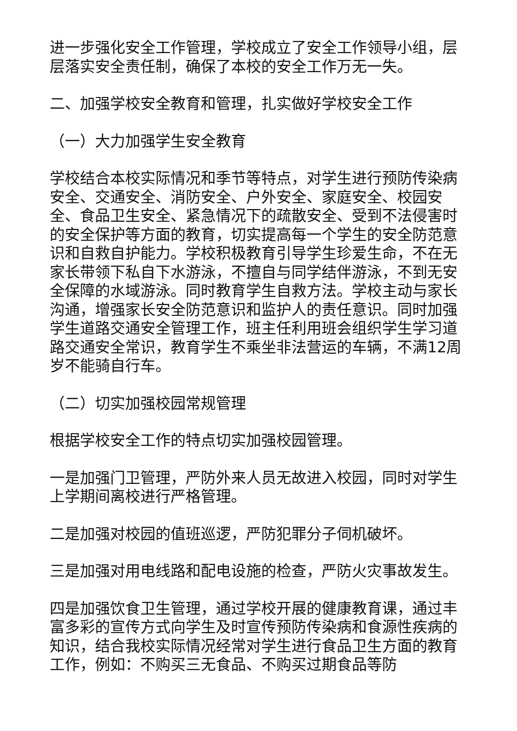进一步强化安全工作管理，学校成立了安全工作领导小组，层层落实安全责任制，确保了本校的安全工作万无一失。
二、加强学校安全教育和管理，扎实做好学校安全工作
（一）大力加强学生安全教育
学校结合本校实际情况和季节等特点，对学生进行预防传染病安全、交通安全、消防安全、户外安全、家庭安全、校园安全、食品卫生安全、紧急情况下的疏散安全、受到不法侵害时的安全保护等方面的教育，切实提高每一个学生的安全防范意识和自救自护能力。学校积极教育引导学生珍爱生命，不在无家长带领下私自下水游泳，不擅自与同学结伴游泳，不到无安全保障的水域游泳。同时教育学生自救方法。学校主动与家长沟通，增强家长安全防范意识和监护人的责任意识。同时加强学生道路交通安全管理工作，班主任利用班会组织学生学习道路交通安全常识，教育学生不乘坐非法营运的车辆，不满12周岁不能骑自行车。
（二）切实加强校园常规管理
根据学校安全工作的特点切实加强校园管理。
一是加强门卫管理，严防外来人员无故进入校园，同时对学生上学期间离校进行严格管理。
二是加强对校园的值班巡逻，严防犯罪分子伺机破坏。
三是加强对用电线路和配电设施的检查，严防火灾事故发生。
四是加强饮食卫生管理，通过学校开展的健康教育课，通过丰富多彩的宣传方式向学生及时宣传预防传染病和食源性疾病的知识，结合我校实际情况经常对学生进行食品卫生方面的教育工作，例如：不购买三无食品、不购买过期食品等防